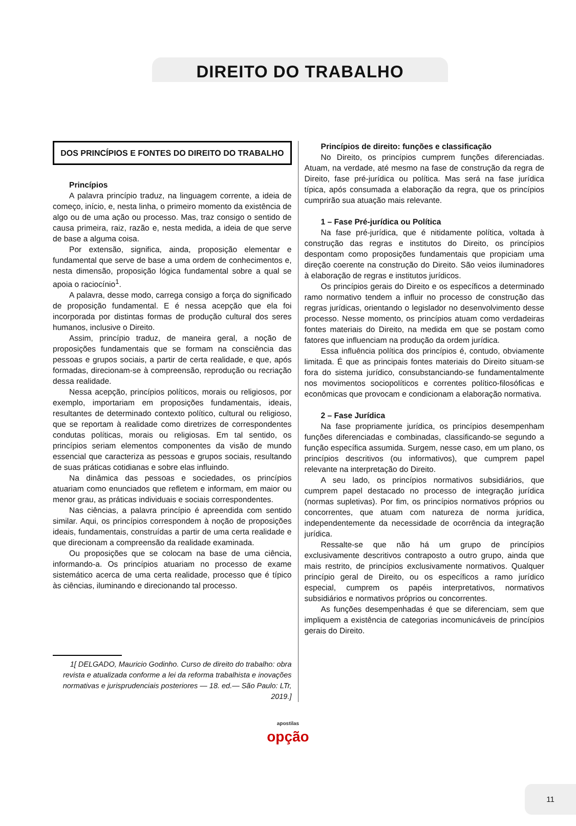DIREITO DO TRABALHO
DOS PRINCÍPIOS E FONTES DO DIREITO DO TRABALHO
Princípios
A palavra princípio traduz, na linguagem corrente, a ideia de começo, início, e, nesta linha, o primeiro momento da existência de algo ou de uma ação ou processo. Mas, traz consigo o sentido de causa primeira, raiz, razão e, nesta medida, a ideia de que serve de base a alguma coisa.
Por extensão, significa, ainda, proposição elementar e fundamental que serve de base a uma ordem de conhecimentos e, nesta dimensão, proposição lógica fundamental sobre a qual se apoia o raciocínio<sup>1</sup>.
A palavra, desse modo, carrega consigo a força do significado de proposição fundamental. E é nessa acepção que ela foi incorporada por distintas formas de produção cultural dos seres humanos, inclusive o Direito.
Assim, princípio traduz, de maneira geral, a noção de proposições fundamentais que se formam na consciência das pessoas e grupos sociais, a partir de certa realidade, e que, após formadas, direcionam-se à compreensão, reprodução ou recriação dessa realidade.
Nessa acepção, princípios políticos, morais ou religiosos, por exemplo, importariam em proposições fundamentais, ideais, resultantes de determinado contexto político, cultural ou religioso, que se reportam à realidade como diretrizes de correspondentes condutas políticas, morais ou religiosas. Em tal sentido, os princípios seriam elementos componentes da visão de mundo essencial que caracteriza as pessoas e grupos sociais, resultando de suas práticas cotidianas e sobre elas influindo.
Na dinâmica das pessoas e sociedades, os princípios atuariam como enunciados que refletem e informam, em maior ou menor grau, as práticas individuais e sociais correspondentes.
Nas ciências, a palavra princípio é apreendida com sentido similar. Aqui, os princípios correspondem à noção de proposições ideais, fundamentais, construídas a partir de uma certa realidade e que direcionam a compreensão da realidade examinada.
Ou proposições que se colocam na base de uma ciência, informando-a. Os princípios atuariam no processo de exame sistemático acerca de uma certa realidade, processo que é típico às ciências, iluminando e direcionando tal processo.
1[ DELGADO, Mauricio Godinho. Curso de direito do trabalho: obra revista e atualizada conforme a lei da reforma trabalhista e inovações normativas e jurisprudenciais posteriores — 18. ed.— São Paulo: LTr, 2019.]
Princípios de direito: funções e classificação
No Direito, os princípios cumprem funções diferenciadas. Atuam, na verdade, até mesmo na fase de construção da regra de Direito, fase pré-jurídica ou política. Mas será na fase jurídica típica, após consumada a elaboração da regra, que os princípios cumprirão sua atuação mais relevante.
1 – Fase Pré-jurídica ou Política
Na fase pré-jurídica, que é nitidamente política, voltada à construção das regras e institutos do Direito, os princípios despontam como proposições fundamentais que propiciam uma direção coerente na construção do Direito. São veios iluminadores à elaboração de regras e institutos jurídicos.
Os princípios gerais do Direito e os específicos a determinado ramo normativo tendem a influir no processo de construção das regras jurídicas, orientando o legislador no desenvolvimento desse processo. Nesse momento, os princípios atuam como verdadeiras fontes materiais do Direito, na medida em que se postam como fatores que influenciam na produção da ordem jurídica.
Essa influência política dos princípios é, contudo, obviamente limitada. É que as principais fontes materiais do Direito situam-se fora do sistema jurídico, consubstanciando-se fundamentalmente nos movimentos sociopolíticos e correntes político-filosóficas e econômicas que provocam e condicionam a elaboração normativa.
2 – Fase Jurídica
Na fase propriamente jurídica, os princípios desempenham funções diferenciadas e combinadas, classificando-se segundo a função específica assumida. Surgem, nesse caso, em um plano, os princípios descritivos (ou informativos), que cumprem papel relevante na interpretação do Direito.
A seu lado, os princípios normativos subsidiários, que cumprem papel destacado no processo de integração jurídica (normas supletivas). Por fim, os princípios normativos próprios ou concorrentes, que atuam com natureza de norma jurídica, independentemente da necessidade de ocorrência da integração jurídica.
Ressalte-se que não há um grupo de princípios exclusivamente descritivos contraposto a outro grupo, ainda que mais restrito, de princípios exclusivamente normativos. Qualquer princípio geral de Direito, ou os específicos a ramo jurídico especial, cumprem os papéis interpretativos, normativos subsidiários e normativos próprios ou concorrentes.
As funções desempenhadas é que se diferenciam, sem que impliquem a existência de categorias incomunicáveis de princípios gerais do Direito.
apostilas
opção
11